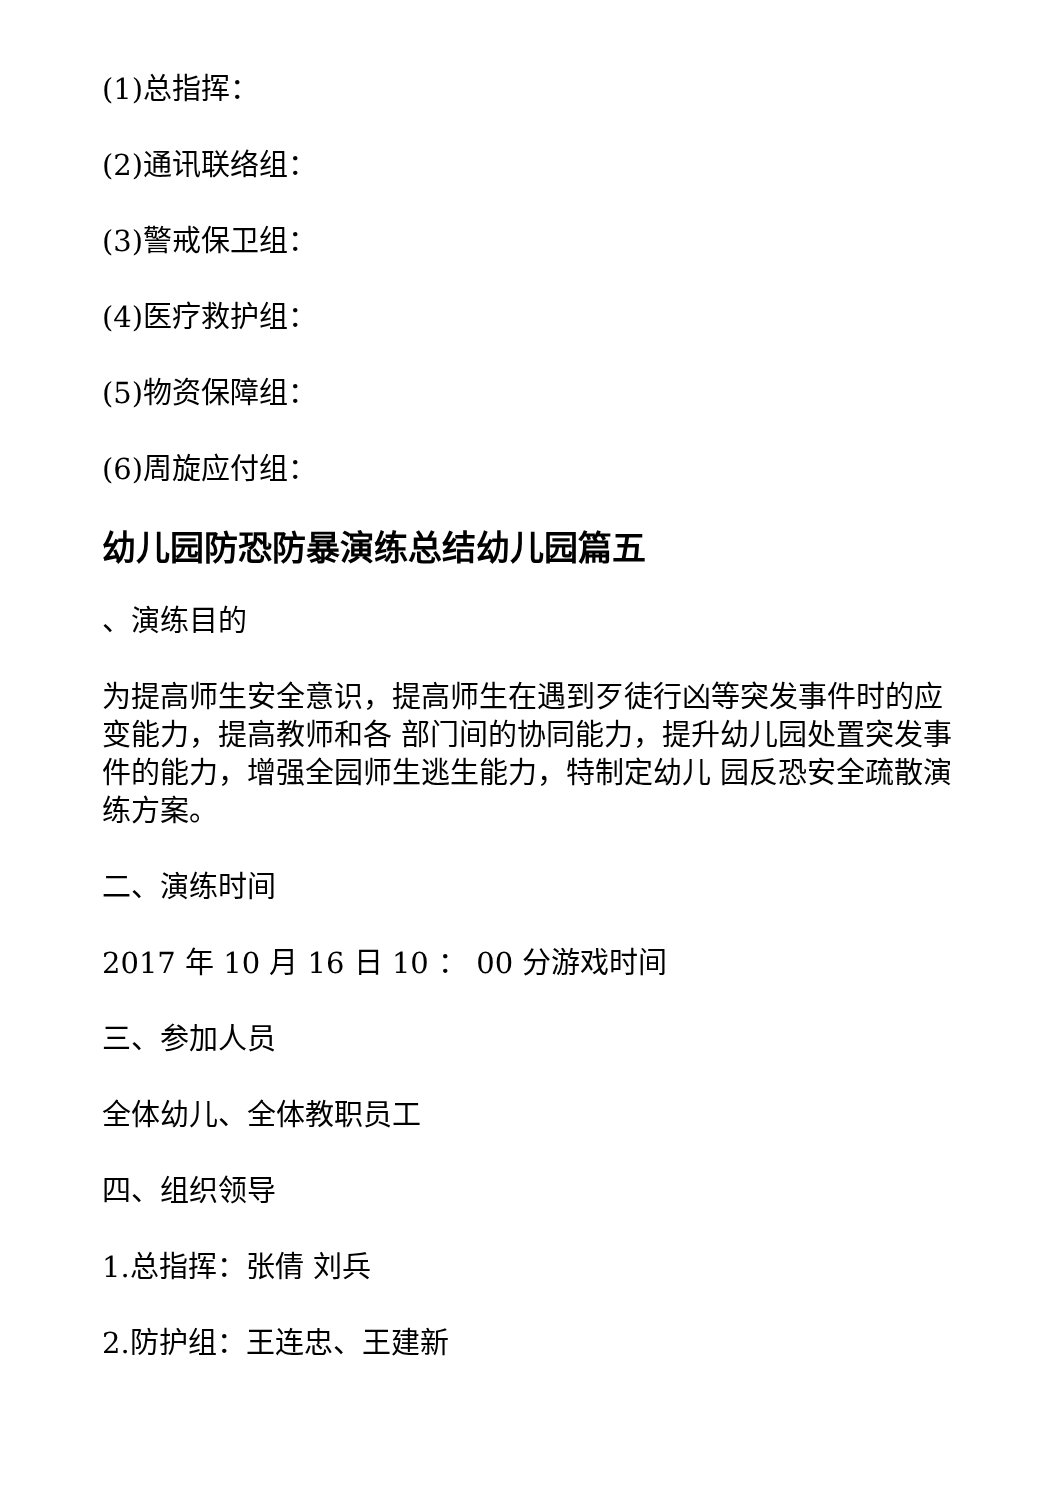(1)总指挥：
(2)通讯联络组：
(3)警戒保卫组：
(4)医疗救护组：
(5)物资保障组：
(6)周旋应付组：
幼儿园防恐防暴演练总结幼儿园篇五
、演练目的
为提高师生安全意识，提高师生在遇到歹徒行凶等突发事件时的应变能力，提高教师和各 部门间的协同能力，提升幼儿园处置突发事件的能力，增强全园师生逃生能力，特制定幼儿 园反恐安全疏散演练方案。
二、演练时间
2017 年 10 月 16 日 10 ： 00 分游戏时间
三、参加人员
全体幼儿、全体教职员工
四、组织领导
1.总指挥：张倩 刘兵
2.防护组：王连忠、王建新